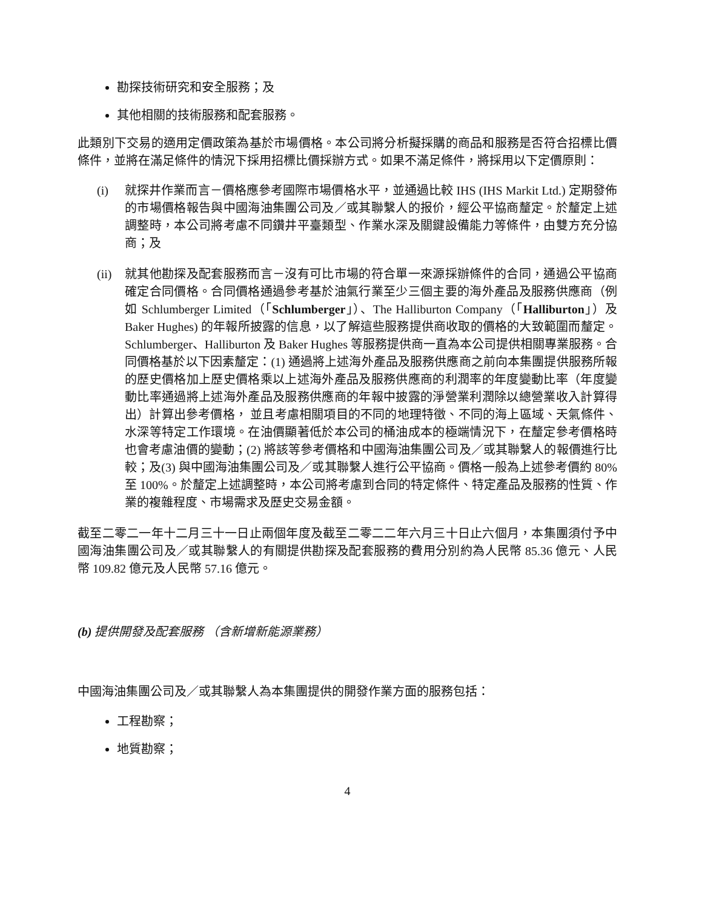勘探技術研究和安全服務；及
其他相關的技術服務和配套服務。
此類別下交易的適用定價政策為基於市場價格。本公司將分析擬採購的商品和服務是否符合招標比價條件，並將在滿足條件的情況下採用招標比價採辦方式。如果不滿足條件，將採用以下定價原則：
(i) 就探井作業而言－價格應參考國際市場價格水平，並通過比較 IHS (IHS Markit Ltd.) 定期發佈的市場價格報告與中國海油集團公司及／或其聯繫人的报价，經公平協商釐定。於釐定上述調整時，本公司將考慮不同鑽井平臺類型、作業水深及關鍵設備能力等條件，由雙方充分協商；及
(ii)
就其他勘探及配套服務而言－沒有可比市場的符合單一來源採辦條件的合同，通過公平協商確定合同價格。合同價格通過參考基於油氣行業至少三個主要的海外產品及服務供應商（例如 Schlumberger Limited（「Schlumberger」）、The Halliburton Company（「Halliburton」）及 Baker Hughes) 的年報所披露的信息，以了解這些服務提供商收取的價格的大致範圍而釐定。Schlumberger、Halliburton 及 Baker Hughes 等服務提供商一直為本公司提供相關專業服務。合同價格基於以下因素釐定：(1) 通過將上述海外產品及服務供應商之前向本集團提供服務所報的歷史價格加上歷史價格乘以上述海外產品及服務供應商的利潤率的年度變動比率（年度變動比率通過將上述海外產品及服務供應商的年報中披露的淨營業利潤除以總營業收入計算得出）計算出參考價格， 並且考慮相關項目的不同的地理特徵、不同的海上區域、天氣條件、水深等特定工作環境。在油價顯著低於本公司的桶油成本的極端情況下，在釐定參考價格時也會考慮油價的變動；(2) 將該等參考價格和中國海油集團公司及／或其聯繫人的報價進行比較；及(3) 與中國海油集團公司及／或其聯繫人進行公平協商。價格一般為上述參考價約 80% 至 100%。於釐定上述調整時，本公司將考慮到合同的特定條件、特定產品及服務的性質、作業的複雜程度、市場需求及歷史交易金額。
截至二零二一年十二月三十一日止兩個年度及截至二零二二年六月三十日止六個月，本集團須付予中國海油集團公司及／或其聯繫人的有關提供勘探及配套服務的費用分別約為人民幣 85.36 億元、人民幣 109.82 億元及人民幣 57.16 億元。
(b) 提供開發及配套服務 （含新增新能源業務）
中國海油集團公司及／或其聯繫人為本集團提供的開發作業方面的服務包括：
工程勘察；
地質勘察；
4